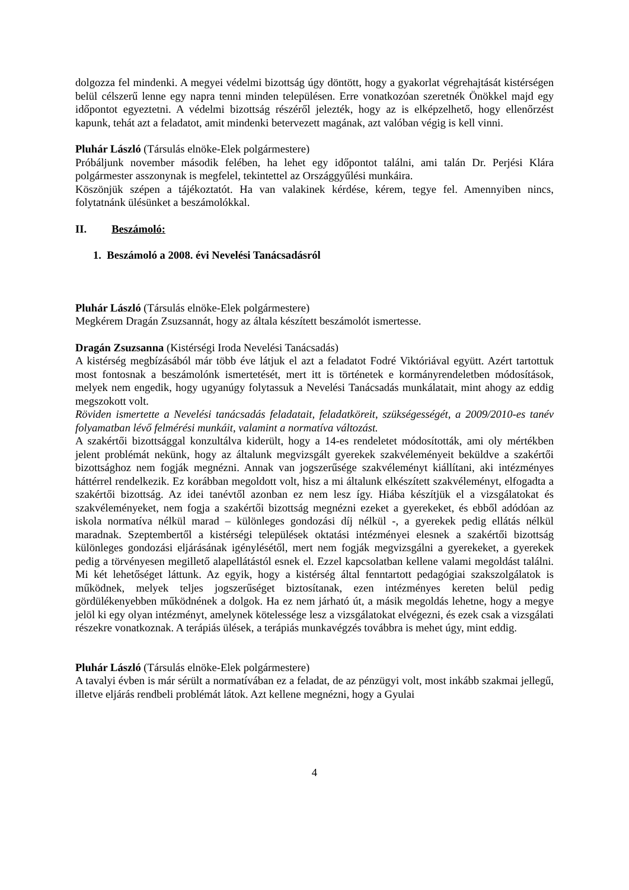dolgozza fel mindenki. A megyei védelmi bizottság úgy döntött, hogy a gyakorlat végrehajtását kistérségen belül célszerű lenne egy napra tenni minden településen. Erre vonatkozóan szeretnék Önökkel majd egy időpontot egyeztetni. A védelmi bizottság részéről jelezték, hogy az is elképzelhető, hogy ellenőrzést kapunk, tehát azt a feladatot, amit mindenki betervezett magának, azt valóban végig is kell vinni.
Pluhár László (Társulás elnöke-Elek polgármestere)
Próbáljunk november második felében, ha lehet egy időpontot találni, ami talán Dr. Perjési Klára polgármester asszonynak is megfelel, tekintettel az Országgyűlési munkáira.
Köszönjük szépen a tájékoztatót. Ha van valakinek kérdése, kérem, tegye fel. Amennyiben nincs, folytatnánk ülésünket a beszámolókkal.
II. Beszámoló:
1. Beszámoló a 2008. évi Nevelési Tanácsadásról
Pluhár László (Társulás elnöke-Elek polgármestere)
Megkérem Dragán Zsuzsannát, hogy az általa készített beszámolót ismertesse.
Dragán Zsuzsanna (Kistérségi Iroda Nevelési Tanácsadás)
A kistérség megbízásából már több éve látjuk el azt a feladatot Fodré Viktóriával együtt. Azért tartottuk most fontosnak a beszámolónk ismertetését, mert itt is történetek e kormányrendeletben módosítások, melyek nem engedik, hogy ugyanúgy folytassuk a Nevelési Tanácsadás munkálatait, mint ahogy az eddig megszokott volt.
Röviden ismertette a Nevelési tanácsadás feladatait, feladatköreit, szükségességét, a 2009/2010-es tanév folyamatban lévő felmérési munkáit, valamint a normatíva változást.
A szakértői bizottsággal konzultálva kiderült, hogy a 14-es rendeletet módosították, ami oly mértékben jelent problémát nekünk, hogy az általunk megvizsgált gyerekek szakvéleményeit beküldve a szakértői bizottsághoz nem fogják megnézni. Annak van jogszerűsége szakvéleményt kiállítani, aki intézményes háttérrel rendelkezik. Ez korábban megoldott volt, hisz a mi általunk elkészített szakvéleményt, elfogadta a szakértői bizottság. Az idei tanévtől azonban ez nem lesz így. Hiába készítjük el a vizsgálatokat és szakvéleményeket, nem fogja a szakértői bizottság megnézni ezeket a gyerekeket, és ebből adódóan az iskola normatíva nélkül marad – különleges gondozási díj nélkül -, a gyerekek pedig ellátás nélkül maradnak. Szeptembertől a kistérségi települések oktatási intézményei elesnek a szakértői bizottság különleges gondozási eljárásának igénylésétől, mert nem fogják megvizsgálni a gyerekeket, a gyerekek pedig a törvényesen megillető alapellátástól esnek el. Ezzel kapcsolatban kellene valami megoldást találni. Mi két lehetőséget láttunk. Az egyik, hogy a kistérség által fenntartott pedagógiai szakszolgálatok is működnek, melyek teljes jogszerűséget biztosítanak, ezen intézményes kereten belül pedig gördülékenyebben működnének a dolgok. Ha ez nem járható út, a másik megoldás lehetne, hogy a megye jelöl ki egy olyan intézményt, amelynek kötelessége lesz a vizsgálatokat elvégezni, és ezek csak a vizsgálati részekre vonatkoznak. A terápiás ülések, a terápiás munkavégzés továbbra is mehet úgy, mint eddig.
Pluhár László (Társulás elnöke-Elek polgármestere)
A tavalyi évben is már sérült a normatívában ez a feladat, de az pénzügyi volt, most inkább szakmai jellegű, illetve eljárás rendbeli problémát látok. Azt kellene megnézni, hogy a Gyulai
4